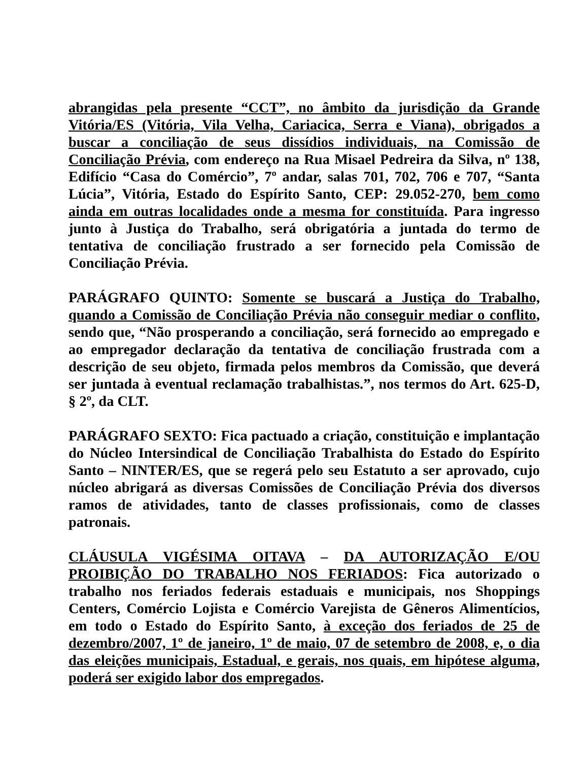abrangidas pela presente “CCT”, no âmbito da jurisdição da Grande Vitória/ES (Vitória, Vila Velha, Cariacica, Serra e Viana), obrigados a buscar a conciliação de seus dissídios individuais, na Comissão de Conciliação Prévia, com endereço na Rua Misael Pedreira da Silva, nº 138, Edifício “Casa do Comércio”, 7º andar, salas 701, 702, 706 e 707, “Santa Lúcia”, Vitória, Estado do Espírito Santo, CEP: 29.052-270, bem como ainda em outras localidades onde a mesma for constituída. Para ingresso junto à Justiça do Trabalho, será obrigatória a juntada do termo de tentativa de conciliação frustrado a ser fornecido pela Comissão de Conciliação Prévia.
PARÁGRAFO QUINTO: Somente se buscará a Justiça do Trabalho, quando a Comissão de Conciliação Prévia não conseguir mediar o conflito, sendo que, “Não prosperando a conciliação, será fornecido ao empregado e ao empregador declaração da tentativa de conciliação frustrada com a descrição de seu objeto, firmada pelos membros da Comissão, que deverá ser juntada à eventual reclamação trabalhistas.”, nos termos do Art. 625-D, § 2º, da CLT.
PARÁGRAFO SEXTO: Fica pactuado a criação, constituição e implantação do Núcleo Intersindical de Conciliação Trabalhista do Estado do Espírito Santo – NINTER/ES, que se regerá pelo seu Estatuto a ser aprovado, cujo núcleo abrigará as diversas Comissões de Conciliação Prévia dos diversos ramos de atividades, tanto de classes profissionais, como de classes patronais.
CLÁUSULA VIGÉSIMA OITAVA – DA AUTORIZAÇÃO E/OU PROIBIÇÃO DO TRABALHO NOS FERIADOS: Fica autorizado o trabalho nos feriados federais estaduais e municipais, nos Shoppings Centers, Comércio Lojista e Comércio Varejista de Gêneros Alimentícios, em todo o Estado do Espírito Santo, à exceção dos feriados de 25 de dezembro/2007, 1º de janeiro, 1º de maio, 07 de setembro de 2008, e, o dia das eleições municipais, Estadual, e gerais, nos quais, em hipótese alguma, poderá ser exigido labor dos empregados.